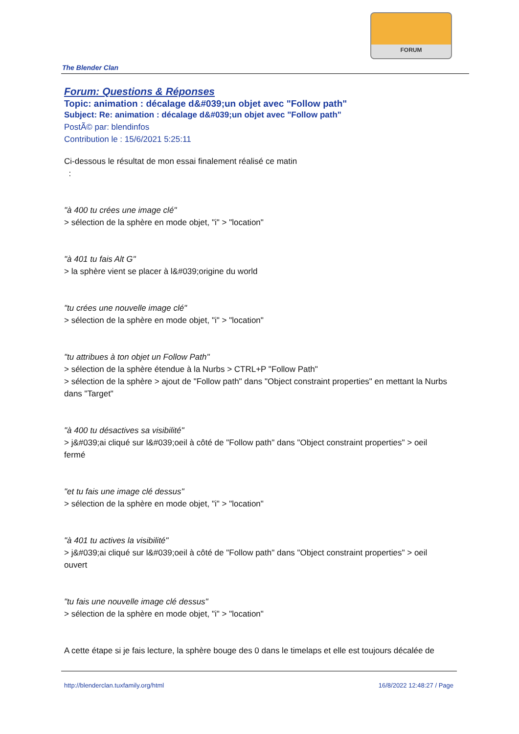FORUM
The Blender Clan
Forum: Questions & Réponses
Topic: animation : décalage d&#039;un objet avec "Follow path"
Subject: Re: animation : décalage d&#039;un objet avec "Follow path"
PostÃ© par: blendinfos
Contribution le : 15/6/2021 5:25:11
Ci-dessous le résultat de mon essai finalement réalisé ce matin
:
"à 400 tu crées une image clé"
> sélection de la sphère en mode objet, "i" > "location"
"à 401 tu fais Alt G"
> la sphère vient se placer à l&#039;origine du world
"tu crées une nouvelle image clé"
> sélection de la sphère en mode objet, "i" > "location"
"tu attribues à ton objet un Follow Path"
> sélection de la sphère étendue à la Nurbs > CTRL+P "Follow Path"
> sélection de la sphère > ajout de "Follow path" dans "Object constraint properties" en mettant la Nurbs dans "Target"
"à 400 tu désactives sa visibilité"
> j&#039;ai cliqué sur l&#039;oeil à côté de "Follow path" dans "Object constraint properties" > oeil fermé
"et tu fais une image clé dessus"
> sélection de la sphère en mode objet, "i" > "location"
"à 401 tu actives la visibilité"
> j&#039;ai cliqué sur l&#039;oeil à côté de "Follow path" dans "Object constraint properties" > oeil ouvert
"tu fais une nouvelle image clé dessus"
> sélection de la sphère en mode objet, "i" > "location"
A cette étape si je fais lecture, la sphère bouge des 0 dans le timelaps et elle est toujours décalée de
http://blenderclan.tuxfamily.org/html 16/8/2022 12:48:27 / Page